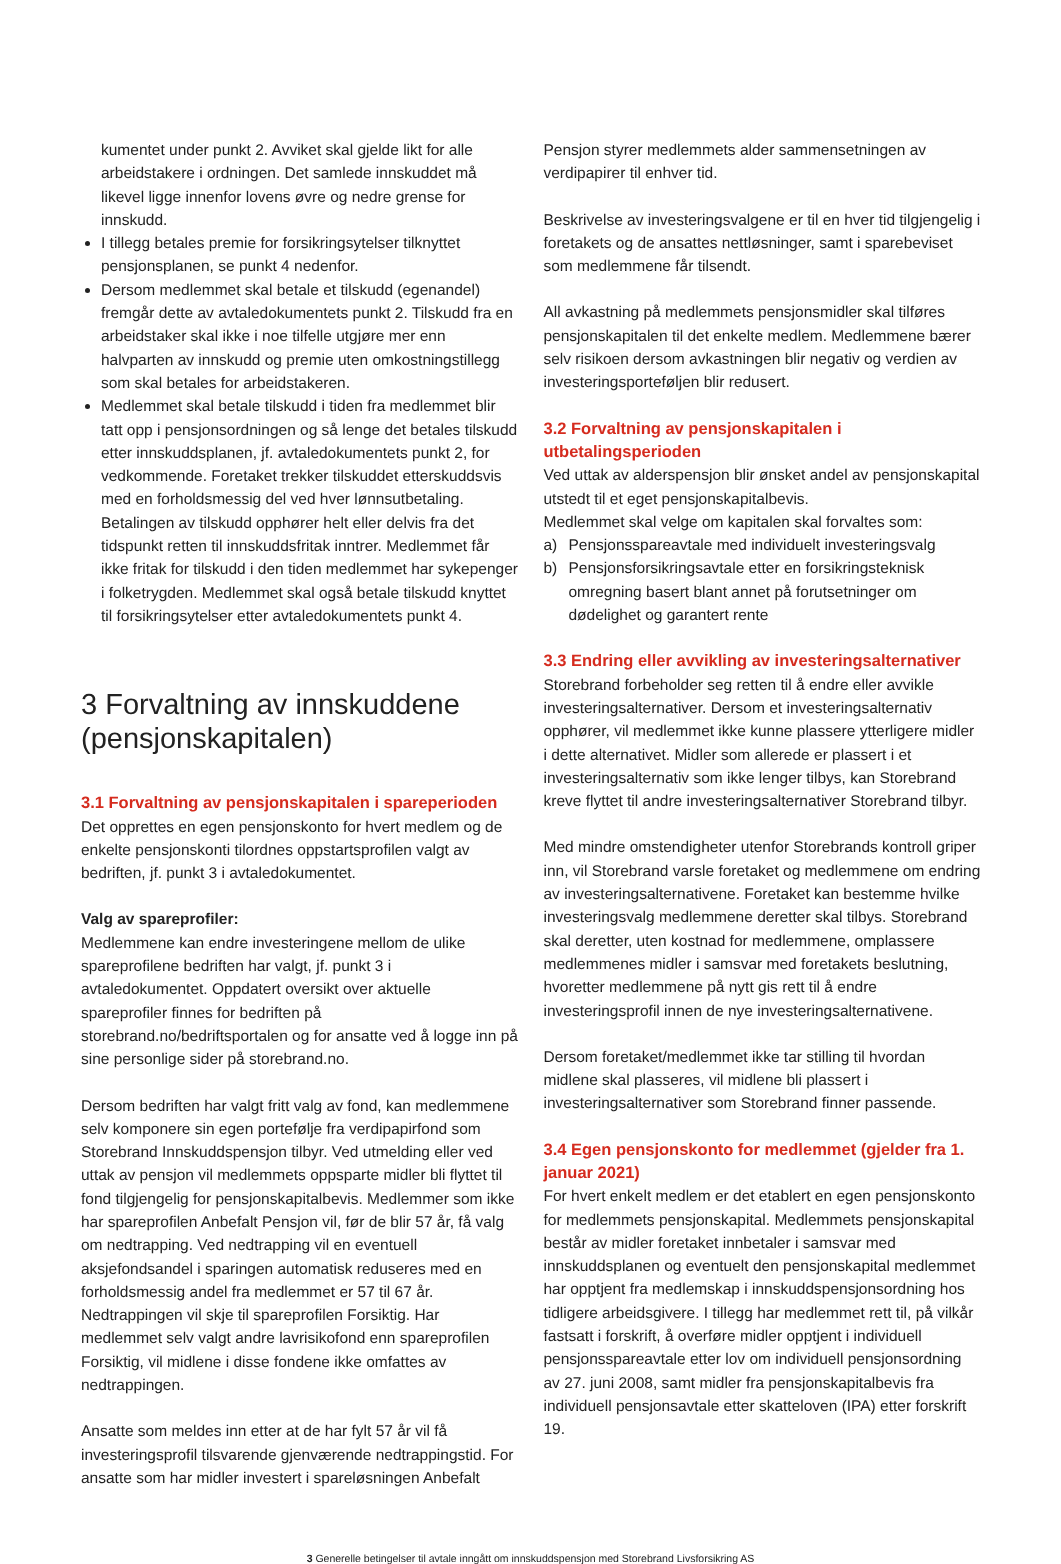kumentet under punkt 2. Avviket skal gjelde likt for alle arbeidstakere i ordningen. Det samlede innskuddet må likevel ligge innenfor lovens øvre og nedre grense for innskudd.
I tillegg betales premie for forsikringsytelser tilknyttet pensjonsplanen, se punkt 4 nedenfor.
Dersom medlemmet skal betale et tilskudd (egenandel) fremgår dette av avtaledokumentets punkt 2. Tilskudd fra en arbeidstaker skal ikke i noe tilfelle utgjøre mer enn halvparten av innskudd og premie uten omkostningstillegg som skal betales for arbeidstakeren.
Medlemmet skal betale tilskudd i tiden fra medlemmet blir tatt opp i pensjonsordningen og så lenge det betales tilskudd etter innskuddsplanen, jf. avtaledokumentets punkt 2, for vedkommende. Foretaket trekker tilskuddet etterskuddsvis med en forholdsmessig del ved hver lønnsutbetaling. Betalingen av tilskudd opphører helt eller delvis fra det tidspunkt retten til innskuddsfritak inntrer. Medlemmet får ikke fritak for tilskudd i den tiden medlemmet har sykepenger i folketrygden. Medlemmet skal også betale tilskudd knyttet til forsikringsytelser etter avtaledokumentets punkt 4.
3 Forvaltning av innskuddene (pensjonskapitalen)
3.1 Forvaltning av pensjonskapitalen i spareperioden
Det opprettes en egen pensjonskonto for hvert medlem og de enkelte pensjonskonti tilordnes oppstartsprofilen valgt av bedriften, jf. punkt 3 i avtaledokumentet.
Valg av spareprofiler:
Medlemmene kan endre investeringene mellom de ulike spareprofilene bedriften har valgt, jf. punkt 3 i avtaledokumentet. Oppdatert oversikt over aktuelle spareprofiler finnes for bedriften på storebrand.no/bedriftsportalen og for ansatte ved å logge inn på sine personlige sider på storebrand.no.
Dersom bedriften har valgt fritt valg av fond, kan medlemmene selv komponere sin egen portefølje fra verdipapirfond som Storebrand Innskuddspensjon tilbyr. Ved utmelding eller ved uttak av pensjon vil medlemmets oppsparte midler bli flyttet til fond tilgjengelig for pensjonskapitalbevis. Medlemmer som ikke har spareprofilen Anbefalt Pensjon vil, før de blir 57 år, få valg om nedtrapping. Ved nedtrapping vil en eventuell aksjefondsandel i sparingen automatisk reduseres med en forholdsmessig andel fra medlemmet er 57 til 67 år. Nedtrappingen vil skje til spareprofilen Forsiktig. Har medlemmet selv valgt andre lavrisikofond enn spareprofilen Forsiktig, vil midlene i disse fondene ikke omfattes av nedtrappingen.
Ansatte som meldes inn etter at de har fylt 57 år vil få investeringsprofil tilsvarende gjenværende nedtrappingstid. For ansatte som har midler investert i spareløsningen Anbefalt
Pensjon styrer medlemmets alder sammensetningen av verdipapirer til enhver tid.
Beskrivelse av investeringsvalgene er til en hver tid tilgjengelig i foretakets og de ansattes nettløsninger, samt i sparebeviset som medlemmene får tilsendt.
All avkastning på medlemmets pensjonsmidler skal tilføres pensjonskapitalen til det enkelte medlem. Medlemmene bærer selv risikoen dersom avkastningen blir negativ og verdien av investeringsporteføljen blir redusert.
3.2 Forvaltning av pensjonskapitalen i utbetalingsperioden
Ved uttak av alderspensjon blir ønsket andel av pensjonskapital utstedt til et eget pensjonskapitalbevis.
Medlemmet skal velge om kapitalen skal forvaltes som:
a) Pensjonsspareavtale med individuelt investeringsvalg
b) Pensjonsforsikringsavtale etter en forsikringsteknisk omregning basert blant annet på forutsetninger om dødelighet og garantert rente
3.3 Endring eller avvikling av investeringsalternativer
Storebrand forbeholder seg retten til å endre eller avvikle investeringsalternativer. Dersom et investeringsalternativ opphører, vil medlemmet ikke kunne plassere ytterligere midler i dette alternativet. Midler som allerede er plassert i et investeringsalternativ som ikke lenger tilbys, kan Storebrand kreve flyttet til andre investeringsalternativer Storebrand tilbyr.
Med mindre omstendigheter utenfor Storebrands kontroll griper inn, vil Storebrand varsle foretaket og medlemmene om endring av investeringsalternativene. Foretaket kan bestemme hvilke investeringsvalg medlemmene deretter skal tilbys. Storebrand skal deretter, uten kostnad for medlemmene, omplassere medlemmenes midler i samsvar med foretakets beslutning, hvoretter medlemmene på nytt gis rett til å endre investeringsprofil innen de nye investeringsalternativene.
Dersom foretaket/medlemmet ikke tar stilling til hvordan midlene skal plasseres, vil midlene bli plassert i investeringsalternativer som Storebrand finner passende.
3.4 Egen pensjonskonto for medlemmet (gjelder fra 1. januar 2021)
For hvert enkelt medlem er det etablert en egen pensjonskonto for medlemmets pensjonskapital. Medlemmets pensjonskapital består av midler foretaket innbetaler i samsvar med innskuddsplanen og eventuelt den pensjonskapital medlemmet har opptjent fra medlemskap i innskuddspensjonsordning hos tidligere arbeidsgivere. I tillegg har medlemmet rett til, på vilkår fastsatt i forskrift, å overføre midler opptjent i individuell pensjonsspareavtale etter lov om individuell pensjonsordning av 27. juni 2008, samt midler fra pensjonskapitalbevis fra individuell pensjonsavtale etter skatteloven (IPA) etter forskrift 19.
3 Generelle betingelser til avtale inngått om innskuddspensjon med Storebrand Livsforsikring AS